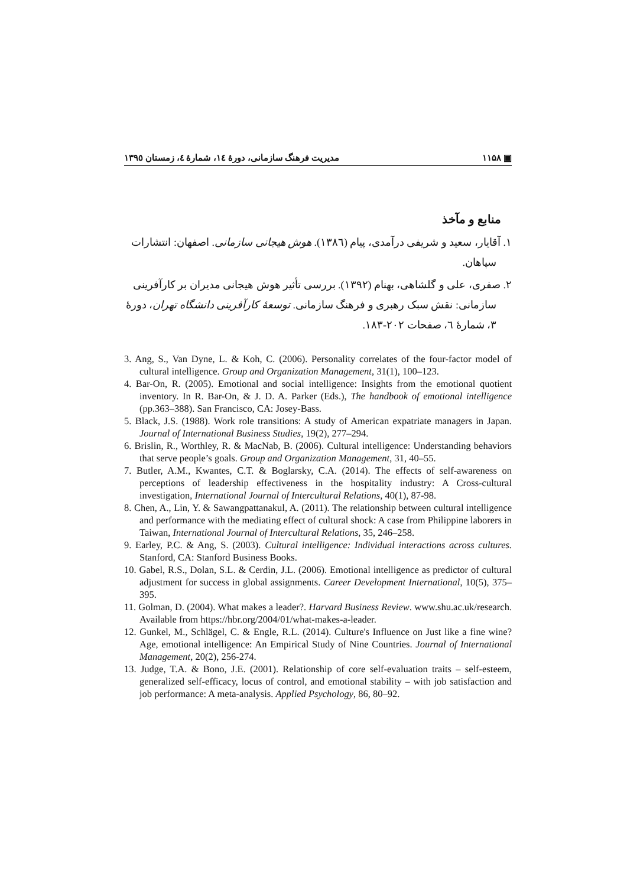▣ ۱۱۵۸ مدیریت فرهنگ سازمانی، دورهٔ ١٤، شمارهٔ ٤، زمستان ١٣٩٥
منابع و مآخذ
١. آقایار، سعید و شریفی درآمدی، پیام (١٣٨٦). هوش هیجانی سازمانی. اصفهان: انتشارات سپاهان.
٢. صفری، علی و گلشاهی، بهنام (١٣٩٢). بررسی تأثیر هوش هیجانی مدیران بر کارآفرینی سازمانی: نقش سبک رهبری و فرهنگ سازمانی. توسعهٔ کارآفرینی دانشگاه تهران، دورهٔ ٣، شمارهٔ ٦، صفحات ٢٠٢-١٨٣.
3. Ang, S., Van Dyne, L. & Koh, C. (2006). Personality correlates of the four-factor model of cultural intelligence. Group and Organization Management, 31(1), 100–123.
4. Bar-On, R. (2005). Emotional and social intelligence: Insights from the emotional quotient inventory. In R. Bar-On, & J. D. A. Parker (Eds.), The handbook of emotional intelligence (pp.363–388). San Francisco, CA: Josey-Bass.
5. Black, J.S. (1988). Work role transitions: A study of American expatriate managers in Japan. Journal of International Business Studies, 19(2), 277–294.
6. Brislin, R., Worthley, R. & MacNab, B. (2006). Cultural intelligence: Understanding behaviors that serve people’s goals. Group and Organization Management, 31, 40–55.
7. Butler, A.M., Kwantes, C.T. & Boglarsky, C.A. (2014). The effects of self-awareness on perceptions of leadership effectiveness in the hospitality industry: A Cross-cultural investigation, International Journal of Intercultural Relations, 40(1), 87-98.
8. Chen, A., Lin, Y. & Sawangpattanakul, A. (2011). The relationship between cultural intelligence and performance with the mediating effect of cultural shock: A case from Philippine laborers in Taiwan, International Journal of Intercultural Relations, 35, 246–258.
9. Earley, P.C. & Ang, S. (2003). Cultural intelligence: Individual interactions across cultures. Stanford, CA: Stanford Business Books.
10. Gabel, R.S., Dolan, S.L. & Cerdin, J.L. (2006). Emotional intelligence as predictor of cultural adjustment for success in global assignments. Career Development International, 10(5), 375–395.
11. Golman, D. (2004). What makes a leader?. Harvard Business Review. www.shu.ac.uk/research. Available from https://hbr.org/2004/01/what-makes-a-leader.
12. Gunkel, M., Schlägel, C. & Engle, R.L. (2014). Culture's Influence on Just like a fine wine? Age, emotional intelligence: An Empirical Study of Nine Countries. Journal of International Management, 20(2), 256-274.
13. Judge, T.A. & Bono, J.E. (2001). Relationship of core self-evaluation traits – self-esteem, generalized self-efficacy, locus of control, and emotional stability – with job satisfaction and job performance: A meta-analysis. Applied Psychology, 86, 80–92.